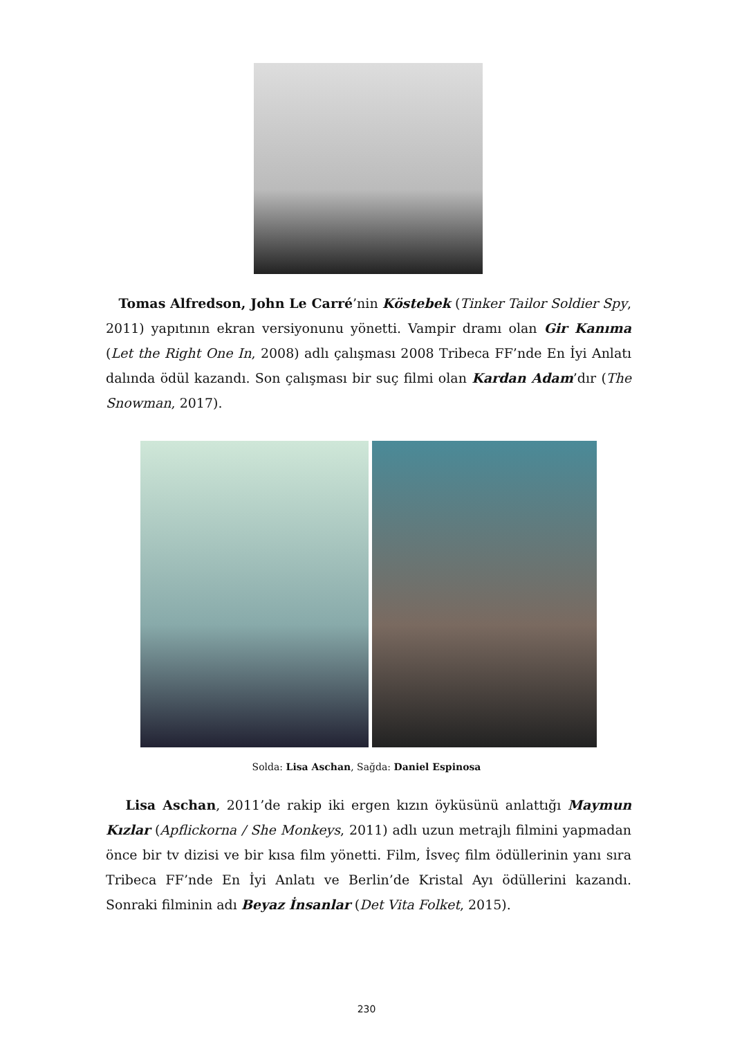Tomas Alfredson, John Le Carré’nin Köstebek (Tinker Tailor Soldier Spy, 2011) yapıtının ekran versiyonunu yönetti. Vampir dramı olan Gir Kanıma (Let the Right One In, 2008) adlı çalışması 2008 Tribeca FF’nde En İyi Anlatı dalında ödül kazandı. Son çalışması bir suç filmi olan Kardan Adam’dır (The Snowman, 2017).
Solda: Lisa Aschan, Sağda: Daniel Espinosa
Lisa Aschan, 2011’de rakip iki ergen kızın öyküsünü anlattığı Maymun Kızlar (Apflickorna / She Monkeys, 2011) adlı uzun metrajlı filmini yapmadan önce bir tv dizisi ve bir kısa film yönetti. Film, İsveç film ödüllerinin yanı sıra Tribeca FF’nde En İyi Anlatı ve Berlin’de Kristal Ayı ödüllerini kazandı. Sonraki filminin adı Beyaz İnsanlar (Det Vita Folket, 2015).
230